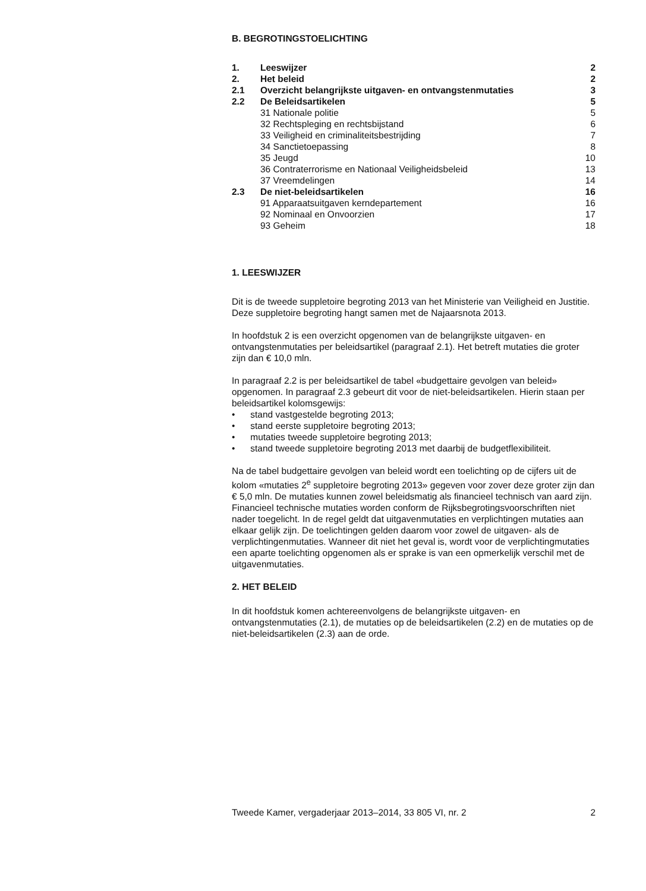B. BEGROTINGSTOELICHTING
| 1. | Leeswijzer | 2 |
| 2. | Het beleid | 2 |
| 2.1 | Overzicht belangrijkste uitgaven- en ontvangstenmutaties | 3 |
| 2.2 | De Beleidsartikelen | 5 |
| | 31 Nationale politie | 5 |
| | 32 Rechtspleging en rechtsbijstand | 6 |
| | 33 Veiligheid en criminaliteitsbestrijding | 7 |
| | 34 Sanctietoepassing | 8 |
| | 35 Jeugd | 10 |
| | 36 Contraterrorisme en Nationaal Veiligheidsbeleid | 13 |
| | 37 Vreemdelingen | 14 |
| 2.3 | De niet-beleidsartikelen | 16 |
| | 91 Apparaatsuitgaven kerndepartement | 16 |
| | 92 Nominaal en Onvoorzien | 17 |
| | 93 Geheim | 18 |
1. LEESWIJZER
Dit is de tweede suppletoire begroting 2013 van het Ministerie van Veiligheid en Justitie. Deze suppletoire begroting hangt samen met de Najaarsnota 2013.
In hoofdstuk 2 is een overzicht opgenomen van de belangrijkste uitgaven- en ontvangstenmutaties per beleidsartikel (paragraaf 2.1). Het betreft mutaties die groter zijn dan € 10,0 mln.
In paragraaf 2.2 is per beleidsartikel de tabel «budgettaire gevolgen van beleid» opgenomen. In paragraaf 2.3 gebeurt dit voor de niet-beleidsartikelen. Hierin staan per beleidsartikel kolomsgewijs:
• stand vastgestelde begroting 2013;
• stand eerste suppletoire begroting 2013;
• mutaties tweede suppletoire begroting 2013;
• stand tweede suppletoire begroting 2013 met daarbij de budgetflexibiliteit.
Na de tabel budgettaire gevolgen van beleid wordt een toelichting op de cijfers uit de kolom «mutaties 2<sup>e</sup> suppletoire begroting 2013» gegeven voor zover deze groter zijn dan € 5,0 mln. De mutaties kunnen zowel beleidsmatig als financieel technisch van aard zijn. Financieel technische mutaties worden conform de Rijksbegrotingsvoorschriften niet nader toegelicht. In de regel geldt dat uitgavenmutaties en verplichtingen mutaties aan elkaar gelijk zijn. De toelichtingen gelden daarom voor zowel de uitgaven- als de verplichtingenmutaties. Wanneer dit niet het geval is, wordt voor de verplichtingmutaties een aparte toelichting opgenomen als er sprake is van een opmerkelijk verschil met de uitgavenmutaties.
2. HET BELEID
In dit hoofdstuk komen achtereenvolgens de belangrijkste uitgaven- en ontvangstenmutaties (2.1), de mutaties op de beleidsartikelen (2.2) en de mutaties op de niet-beleidsartikelen (2.3) aan de orde.
Tweede Kamer, vergaderjaar 2013–2014, 33 805 VI, nr. 2 2